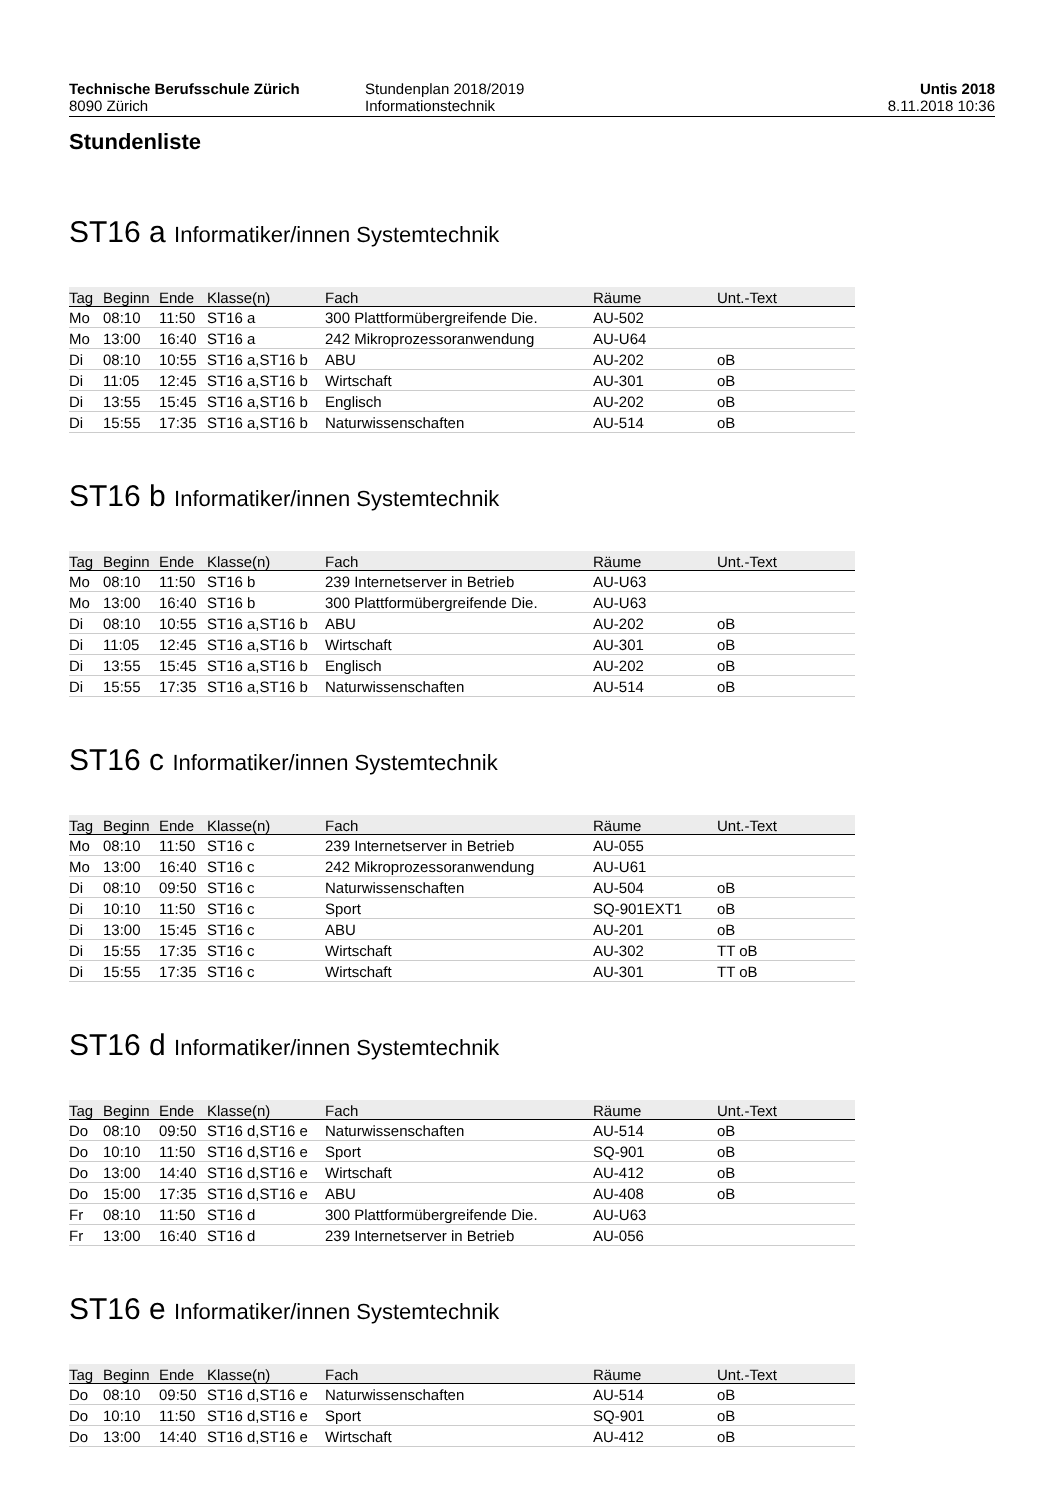Technische Berufsschule Zürich
8090 Zürich
Stundenplan 2018/2019
Informationstechnik
Untis 2018
8.11.2018 10:36
Stundenliste
ST16 a Informatiker/innen Systemtechnik
| Tag | Beginn | Ende | Klasse(n) | Fach | Räume | Unt.-Text |
| --- | --- | --- | --- | --- | --- | --- |
| Mo | 08:10 | 11:50 | ST16 a | 300 Plattformübergreifende Die. | AU-502 | |
| Mo | 13:00 | 16:40 | ST16 a | 242 Mikroprozessoranwendung | AU-U64 | |
| Di | 08:10 | 10:55 | ST16 a,ST16 b | ABU | AU-202 | oB |
| Di | 11:05 | 12:45 | ST16 a,ST16 b | Wirtschaft | AU-301 | oB |
| Di | 13:55 | 15:45 | ST16 a,ST16 b | Englisch | AU-202 | oB |
| Di | 15:55 | 17:35 | ST16 a,ST16 b | Naturwissenschaften | AU-514 | oB |
ST16 b Informatiker/innen Systemtechnik
| Tag | Beginn | Ende | Klasse(n) | Fach | Räume | Unt.-Text |
| --- | --- | --- | --- | --- | --- | --- |
| Mo | 08:10 | 11:50 | ST16 b | 239 Internetserver in Betrieb | AU-U63 | |
| Mo | 13:00 | 16:40 | ST16 b | 300 Plattformübergreifende Die. | AU-U63 | |
| Di | 08:10 | 10:55 | ST16 a,ST16 b | ABU | AU-202 | oB |
| Di | 11:05 | 12:45 | ST16 a,ST16 b | Wirtschaft | AU-301 | oB |
| Di | 13:55 | 15:45 | ST16 a,ST16 b | Englisch | AU-202 | oB |
| Di | 15:55 | 17:35 | ST16 a,ST16 b | Naturwissenschaften | AU-514 | oB |
ST16 c Informatiker/innen Systemtechnik
| Tag | Beginn | Ende | Klasse(n) | Fach | Räume | Unt.-Text |
| --- | --- | --- | --- | --- | --- | --- |
| Mo | 08:10 | 11:50 | ST16 c | 239 Internetserver in Betrieb | AU-055 | |
| Mo | 13:00 | 16:40 | ST16 c | 242 Mikroprozessoranwendung | AU-U61 | |
| Di | 08:10 | 09:50 | ST16 c | Naturwissenschaften | AU-504 | oB |
| Di | 10:10 | 11:50 | ST16 c | Sport | SQ-901EXT1 | oB |
| Di | 13:00 | 15:45 | ST16 c | ABU | AU-201 | oB |
| Di | 15:55 | 17:35 | ST16 c | Wirtschaft | AU-302 | TT oB |
| Di | 15:55 | 17:35 | ST16 c | Wirtschaft | AU-301 | TT oB |
ST16 d Informatiker/innen Systemtechnik
| Tag | Beginn | Ende | Klasse(n) | Fach | Räume | Unt.-Text |
| --- | --- | --- | --- | --- | --- | --- |
| Do | 08:10 | 09:50 | ST16 d,ST16 e | Naturwissenschaften | AU-514 | oB |
| Do | 10:10 | 11:50 | ST16 d,ST16 e | Sport | SQ-901 | oB |
| Do | 13:00 | 14:40 | ST16 d,ST16 e | Wirtschaft | AU-412 | oB |
| Do | 15:00 | 17:35 | ST16 d,ST16 e | ABU | AU-408 | oB |
| Fr | 08:10 | 11:50 | ST16 d | 300 Plattformübergreifende Die. | AU-U63 | |
| Fr | 13:00 | 16:40 | ST16 d | 239 Internetserver in Betrieb | AU-056 | |
ST16 e Informatiker/innen Systemtechnik
| Tag | Beginn | Ende | Klasse(n) | Fach | Räume | Unt.-Text |
| --- | --- | --- | --- | --- | --- | --- |
| Do | 08:10 | 09:50 | ST16 d,ST16 e | Naturwissenschaften | AU-514 | oB |
| Do | 10:10 | 11:50 | ST16 d,ST16 e | Sport | SQ-901 | oB |
| Do | 13:00 | 14:40 | ST16 d,ST16 e | Wirtschaft | AU-412 | oB |